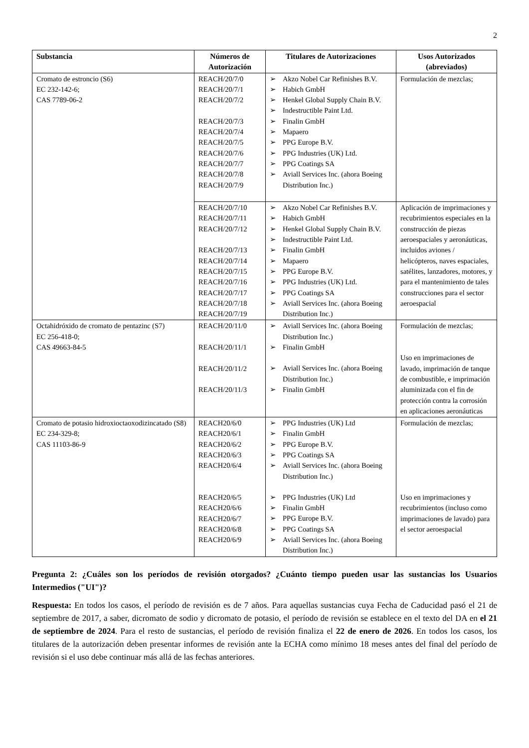2
| Substancia | Números de Autorización | Titulares de Autorizaciones | Usos Autorizados (abreviados) |
| --- | --- | --- | --- |
| Cromato de estroncio (S6) EC 232-142-6; CAS 7789-06-2 | REACH/20/7/0 REACH/20/7/1 REACH/20/7/2 REACH/20/7/3 REACH/20/7/4 REACH/20/7/5 REACH/20/7/6 REACH/20/7/7 REACH/20/7/8 REACH/20/7/9 | ➢ Akzo Nobel Car Refinishes B.V. ➢ Habich GmbH ➢ Henkel Global Supply Chain B.V. ➢ Indestructible Paint Ltd. ➢ Finalin GmbH ➢ Mapaero ➢ PPG Europe B.V. ➢ PPG Industries (UK) Ltd. ➢ PPG Coatings SA ➢ Aviall Services Inc. (ahora Boeing Distribution Inc.) | Formulación de mezclas; |
| | REACH/20/7/10 REACH/20/7/11 REACH/20/7/12 REACH/20/7/13 REACH/20/7/14 REACH/20/7/15 REACH/20/7/16 REACH/20/7/17 REACH/20/7/18 REACH/20/7/19 | ➢ Akzo Nobel Car Refinishes B.V. ➢ Habich GmbH ➢ Henkel Global Supply Chain B.V. ➢ Indestructible Paint Ltd. ➢ Finalin GmbH ➢ Mapaero ➢ PPG Europe B.V. ➢ PPG Industries (UK) Ltd. ➢ PPG Coatings SA ➢ Aviall Services Inc. (ahora Boeing Distribution Inc.) | Aplicación de imprimaciones y recubrimientos especiales en la construcción de piezas aeroespaciales y aeronáuticas, incluidos aviones / helicópteros, naves espaciales, satélites, lanzadores, motores, y para el mantenimiento de tales construcciones para el sector aeroespacial |
| Octahidróxido de cromato de pentazinc (S7) EC 256-418-0; CAS 49663-84-5 | REACH/20/11/0 REACH/20/11/1 REACH/20/11/2 REACH/20/11/3 | ➢ Aviall Services Inc. (ahora Boeing Distribution Inc.) ➢ Finalin GmbH ➢ Aviall Services Inc. (ahora Boeing Distribution Inc.) ➢ Finalin GmbH | Formulación de mezclas; Uso en imprimaciones de lavado, imprimación de tanque de combustible, e imprimación aluminizada con el fin de protección contra la corrosión en aplicaciones aeronáuticas |
| Cromato de potasio hidroxioctaoxodizincatado (S8) EC 234-329-8; CAS 11103-86-9 | REACH20/6/0 REACH20/6/1 REACH20/6/2 REACH20/6/3 REACH20/6/4 REACH20/6/5 REACH20/6/6 REACH20/6/7 REACH20/6/8 REACH20/6/9 | ➢ PPG Industries (UK) Ltd ➢ Finalin GmbH ➢ PPG Europe B.V. ➢ PPG Coatings SA ➢ Aviall Services Inc. (ahora Boeing Distribution Inc.) ➢ PPG Industries (UK) Ltd ➢ Finalin GmbH ➢ PPG Europe B.V. ➢ PPG Coatings SA ➢ Aviall Services Inc. (ahora Boeing Distribution Inc.) | Formulación de mezclas; Uso en imprimaciones y recubrimientos (incluso como imprimaciones de lavado) para el sector aeroespacial |
Pregunta 2: ¿Cuáles son los períodos de revisión otorgados? ¿Cuánto tiempo pueden usar las sustancias los Usuarios Intermedios ("UI")?
Respuesta: En todos los casos, el período de revisión es de 7 años. Para aquellas sustancias cuya Fecha de Caducidad pasó el 21 de septiembre de 2017, a saber, dicromato de sodio y dicromato de potasio, el período de revisión se establece en el texto del DA en el 21 de septiembre de 2024. Para el resto de sustancias, el período de revisión finaliza el 22 de enero de 2026. En todos los casos, los titulares de la autorización deben presentar informes de revisión ante la ECHA como mínimo 18 meses antes del final del período de revisión si el uso debe continuar más allá de las fechas anteriores.